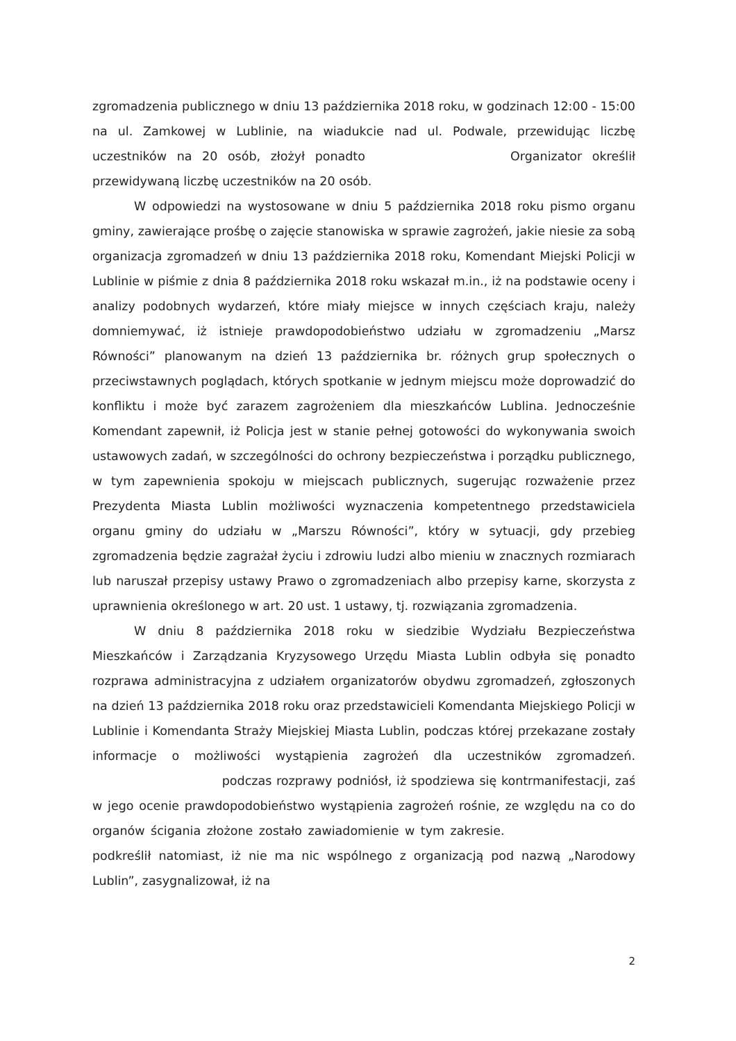zgromadzenia publicznego w dniu 13 października 2018 roku, w godzinach 12:00 - 15:00 na ul. Zamkowej w Lublinie, na wiadukcie nad ul. Podwale, przewidując liczbę uczestników na 20 osób, złożył ponadto Organizator określił przewidywaną liczbę uczestników na 20 osób.
W odpowiedzi na wystosowane w dniu 5 października 2018 roku pismo organu gminy, zawierające prośbę o zajęcie stanowiska w sprawie zagrożeń, jakie niesie za sobą organizacja zgromadzeń w dniu 13 października 2018 roku, Komendant Miejski Policji w Lublinie w piśmie z dnia 8 października 2018 roku wskazał m.in., iż na podstawie oceny i analizy podobnych wydarzeń, które miały miejsce w innych częściach kraju, należy domniemywać, iż istnieje prawdopodobieństwo udziału w zgromadzeniu „Marsz Równości” planowanym na dzień 13 października br. różnych grup społecznych o przeciwstawnych poglądach, których spotkanie w jednym miejscu może doprowadzić do konfliktu i może być zarazem zagrożeniem dla mieszkańców Lublina. Jednocześnie Komendant zapewnił, iż Policja jest w stanie pełnej gotowości do wykonywania swoich ustawowych zadań, w szczególności do ochrony bezpieczeństwa i porządku publicznego, w tym zapewnienia spokoju w miejscach publicznych, sugerując rozważenie przez Prezydenta Miasta Lublin możliwości wyznaczenia kompetentnego przedstawiciela organu gminy do udziału w „Marszu Równości”, który w sytuacji, gdy przebieg zgromadzenia będzie zagrażał życiu i zdrowiu ludzi albo mieniu w znacznych rozmiarach lub naruszał przepisy ustawy Prawo o zgromadzeniach albo przepisy karne, skorzysta z uprawnienia określonego w art. 20 ust. 1 ustawy, tj. rozwiązania zgromadzenia.
W dniu 8 października 2018 roku w siedzibie Wydziału Bezpieczeństwa Mieszkańców i Zarządzania Kryzysowego Urzędu Miasta Lublin odbyła się ponadto rozprawa administracyjna z udziałem organizatorów obydwu zgromadzeń, zgłoszonych na dzień 13 października 2018 roku oraz przedstawicieli Komendanta Miejskiego Policji w Lublinie i Komendanta Straży Miejskiej Miasta Lublin, podczas której przekazane zostały informacje o możliwości wystąpienia zagrożeń dla uczestników zgromadzeń. podczas rozprawy podniósł, iż spodziewa się kontrmanifestacji, zaś w jego ocenie prawdopodobieństwo wystąpienia zagrożeń rośnie, ze względu na co do organów ścigania złożone zostało zawiadomienie w tym zakresie. podkreślił natomiast, iż nie ma nic wspólnego z organizacją pod nazwą „Narodowy Lublin”, zasygnalizował, iż na
2